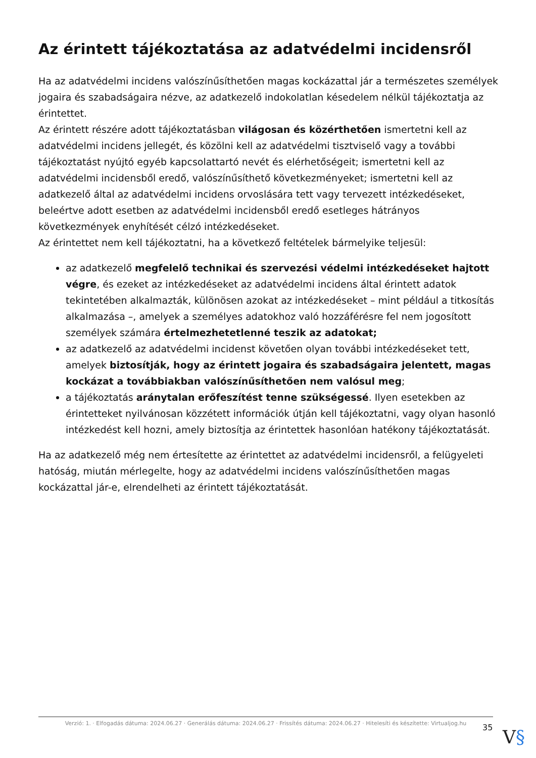Az érintett tájékoztatása az adatvédelmi incidensről
Ha az adatvédelmi incidens valószínűsíthetően magas kockázattal jár a természetes személyek jogaira és szabadságaira nézve, az adatkezelő indokolatlan késedelem nélkül tájékoztatja az érintettet.
Az érintett részére adott tájékoztatásban világosan és közérthetően ismertetni kell az adatvédelmi incidens jellegét, és közölni kell az adatvédelmi tisztviselő vagy a további tájékoztatást nyújtó egyéb kapcsolattartó nevét és elérhetőségeit; ismertetni kell az adatvédelmi incidensből eredő, valószínűsíthető következményeket; ismertetni kell az adatkezelő által az adatvédelmi incidens orvoslására tett vagy tervezett intézkedéseket, beleértve adott esetben az adatvédelmi incidensből eredő esetleges hátrányos következmények enyhítését célzó intézkedéseket.
Az érintettet nem kell tájékoztatni, ha a következő feltételek bármelyike teljesül:
az adatkezelő megfelelő technikai és szervezési védelmi intézkedéseket hajtott végre, és ezeket az intézkedéseket az adatvédelmi incidens által érintett adatok tekintetében alkalmazták, különösen azokat az intézkedéseket – mint például a titkosítás alkalmazása –, amelyek a személyes adatokhoz való hozzáférésre fel nem jogosított személyek számára értelmezhetetlenné teszik az adatokat;
az adatkezelő az adatvédelmi incidenst követően olyan további intézkedéseket tett, amelyek biztosítják, hogy az érintett jogaira és szabadságaira jelentett, magas kockázat a továbbiakban valószínűsíthetően nem valósul meg;
a tájékoztatás aránytalan erőfeszítést tenne szükségessé. Ilyen esetekben az érintetteket nyilvánosan közzétett információk útján kell tájékoztatni, vagy olyan hasonló intézkedést kell hozni, amely biztosítja az érintettek hasonlóan hatékony tájékoztatását.
Ha az adatkezelő még nem értesítette az érintettet az adatvédelmi incidensről, a felügyeleti hatóság, miután mérlegelte, hogy az adatvédelmi incidens valószínűsíthetően magas kockázattal jár-e, elrendelheti az érintett tájékoztatását.
Verzió: 1. · Elfogadás dátuma: 2024.06.27 · Generálás dátuma: 2024.06.27 · Frissítés dátuma: 2024.06.27 · Hitelesíti és készítette: Virtualjog.hu
35 V§